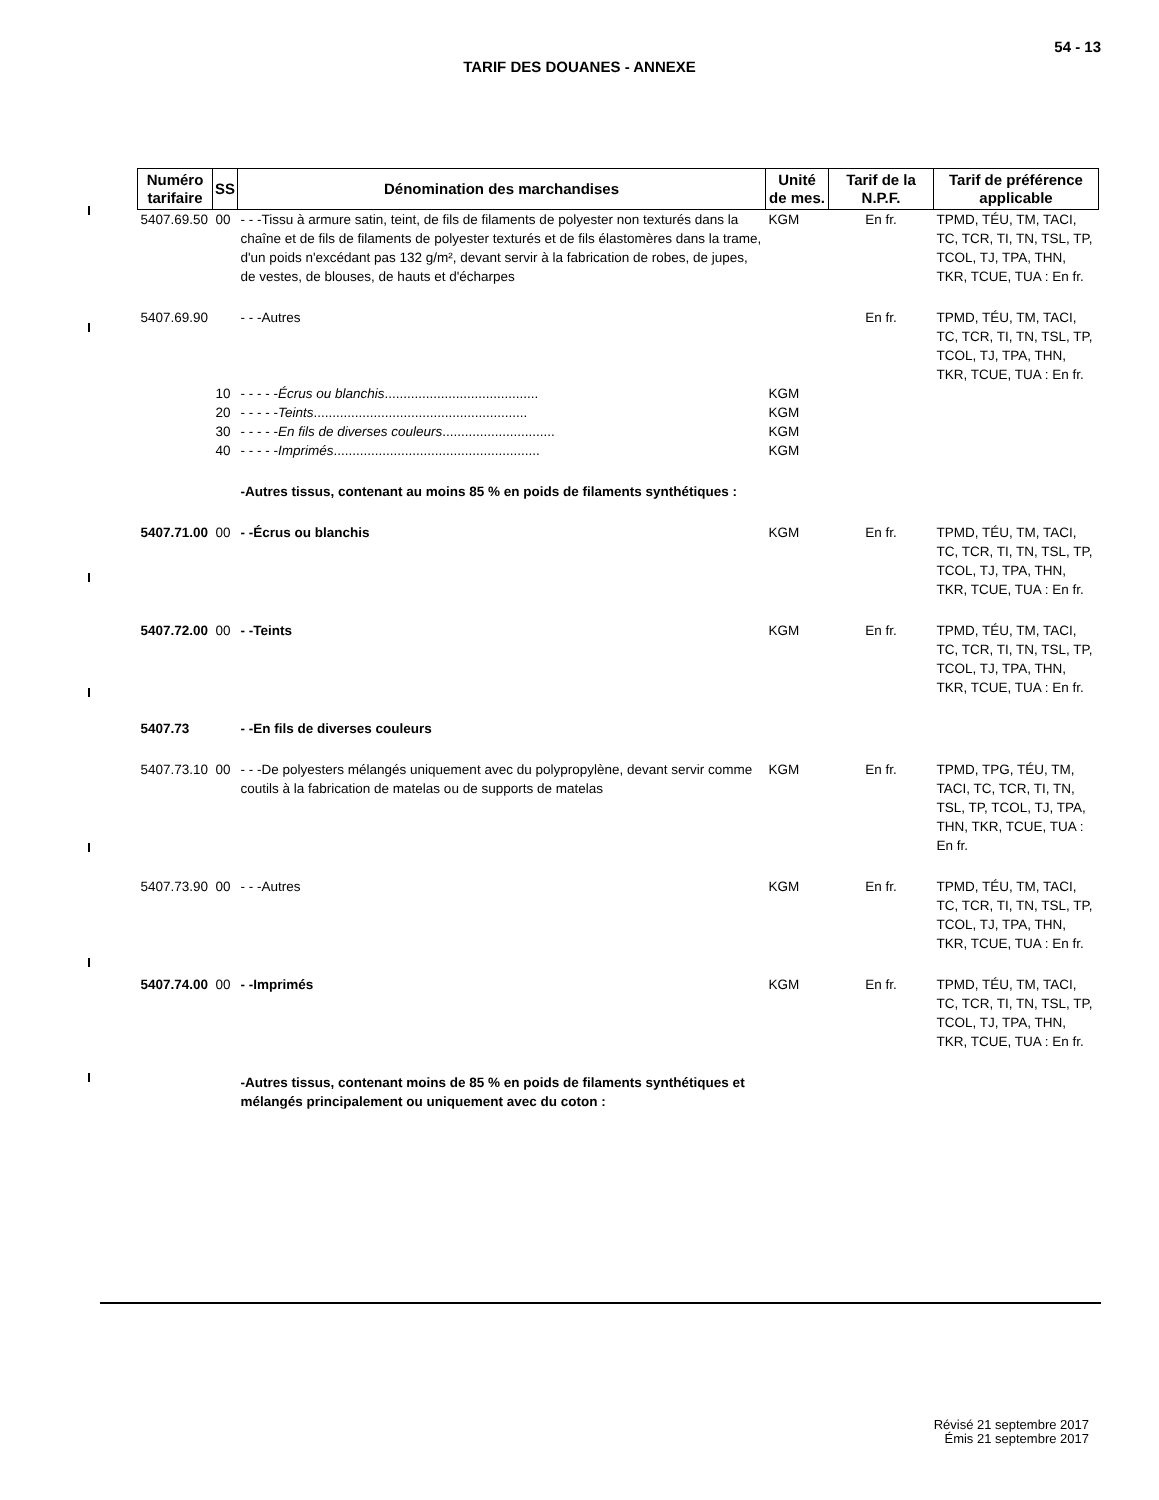54 - 13
TARIF DES DOUANES - ANNEXE
| Numéro tarifaire | SS | Dénomination des marchandises | Unité de mes. | Tarif de la N.P.F. | Tarif de préférence applicable |
| --- | --- | --- | --- | --- | --- |
| 5407.69.50 | 00 | - - -Tissu à armure satin, teint, de fils de filaments de polyester non texturés dans la chaîne et de fils de filaments de polyester texturés et de fils élastomères dans la trame, d'un poids n'excédant pas 132 g/m², devant servir à la fabrication de robes, de jupes, de vestes, de blouses, de hauts et d'écharpes | KGM | En fr. | TPMD, TÉU, TM, TACI, TC, TCR, TI, TN, TSL, TP, TCOL, TJ, TPA, THN, TKR, TCUE, TUA : En fr. |
| 5407.69.90 | | - - -Autres | | En fr. | TPMD, TÉU, TM, TACI, TC, TCR, TI, TN, TSL, TP, TCOL, TJ, TPA, THN, TKR, TCUE, TUA : En fr. |
| | 10 | - - - - - Écrus ou blanchis ......................................... | KGM | | |
| | 20 | - - - - - Teints ......................................................... | KGM | | |
| | 30 | - - - - - En fils de diverses couleurs .............................. | KGM | | |
| | 40 | - - - - - Imprimés ....................................................... | KGM | | |
| | | -Autres tissus, contenant au moins 85 % en poids de filaments synthétiques : | | | |
| 5407.71.00 | 00 | - -Écrus ou blanchis | KGM | En fr. | TPMD, TÉU, TM, TACI, TC, TCR, TI, TN, TSL, TP, TCOL, TJ, TPA, THN, TKR, TCUE, TUA : En fr. |
| 5407.72.00 | 00 | - -Teints | KGM | En fr. | TPMD, TÉU, TM, TACI, TC, TCR, TI, TN, TSL, TP, TCOL, TJ, TPA, THN, TKR, TCUE, TUA : En fr. |
| 5407.73 | | - -En fils de diverses couleurs | | | |
| 5407.73.10 | 00 | - - -De polyesters mélangés uniquement avec du polypropylène, devant servir comme coutils à la fabrication de matelas ou de supports de matelas | KGM | En fr. | TPMD, TPG, TÉU, TM, TACI, TC, TCR, TI, TN, TSL, TP, TCOL, TJ, TPA, THN, TKR, TCUE, TUA : En fr. |
| 5407.73.90 | 00 | - - -Autres | KGM | En fr. | TPMD, TÉU, TM, TACI, TC, TCR, TI, TN, TSL, TP, TCOL, TJ, TPA, THN, TKR, TCUE, TUA : En fr. |
| 5407.74.00 | 00 | - -Imprimés | KGM | En fr. | TPMD, TÉU, TM, TACI, TC, TCR, TI, TN, TSL, TP, TCOL, TJ, TPA, THN, TKR, TCUE, TUA : En fr. |
| | | -Autres tissus, contenant moins de 85 % en poids de filaments synthétiques et mélangés principalement ou uniquement avec du coton : | | | |
Révisé 21 septembre 2017
Émis 21 septembre 2017